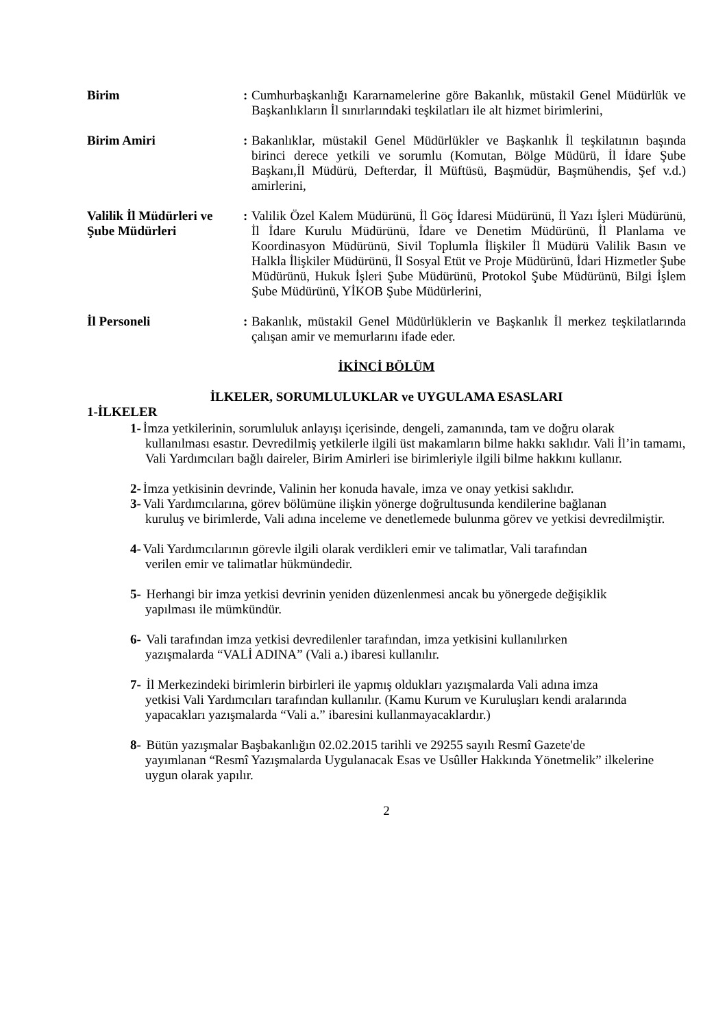Birim :
Cumhurbaşkanlığı Kararnamelerine göre Bakanlık, müstakil Genel Müdürlük ve Başkanlıkların İl sınırlarındaki teşkilatları ile alt hizmet birimlerini,
Birim Amiri :
Bakanlıklar, müstakil Genel Müdürlükler ve Başkanlık İl teşkilatının başında birinci derece yetkili ve sorumlu (Komutan, Bölge Müdürü, İl İdare Şube Başkanı,İl Müdürü, Defterdar, İl Müftüsü, Başmüdür, Başmühendis, Şef v.d.) amirlerini,
Valilik İl Müdürleri ve Şube Müdürleri
:
Valilik Özel Kalem Müdürünü, İl Göç İdaresi Müdürünü, İl Yazı İşleri Müdürünü, İl İdare Kurulu Müdürünü, İdare ve Denetim Müdürünü, İl Planlama ve Koordinasyon Müdürünü, Sivil Toplumla İlişkiler İl Müdürü Valilik Basın ve Halkla İlişkiler Müdürünü, İl Sosyal Etüt ve Proje Müdürünü, İdari Hizmetler Şube Müdürünü, Hukuk İşleri Şube Müdürünü, Protokol Şube Müdürünü, Bilgi İşlem Şube Müdürünü, YİKOB Şube Müdürlerini,
İl Personeli :
Bakanlık, müstakil Genel Müdürlüklerin ve Başkanlık İl merkez teşkilatlarında çalışan amir ve memurlarını ifade eder.
İKİNCİ BÖLÜM
İLKELER, SORUMLULUKLAR ve UYGULAMA ESASLARI
1-İLKELER
1- İmza yetkilerinin, sorumluluk anlayışı içerisinde, dengeli, zamanında, tam ve doğru olarak
kullanılması esastır. Devredilmiş yetkilerle ilgili üst makamların bilme hakkı saklıdır. Vali İl’in tamamı, Vali Yardımcıları bağlı daireler, Birim Amirleri ise birimleriyle ilgili bilme hakkını kullanır.
2- İmza yetkisinin devrinde, Valinin her konuda havale, imza ve onay yetkisi saklıdır.
3- Vali Yardımcılarına, görev bölümüne ilişkin yönerge doğrultusunda kendilerine bağlanan
kuruluş ve birimlerde, Vali adına inceleme ve denetlemede bulunma görev ve yetkisi devredilmiştir.
4- Vali Yardımcılarının görevle ilgili olarak verdikleri emir ve talimatlar, Vali tarafından
verilen emir ve talimatlar hükmündedir.
5- Herhangi bir imza yetkisi devrinin yeniden düzenlenmesi ancak bu yönergede değişiklik
yapılması ile mümkündür.
6- Vali tarafından imza yetkisi devredilenler tarafından, imza yetkisini kullanılırken
yazışmalarda “VALİ ADINA” (Vali a.) ibaresi kullanılır.
7- İl Merkezindeki birimlerin birbirleri ile yapmış oldukları yazışmalarda Vali adına imza
yetkisi Vali Yardımcıları tarafından kullanılır. (Kamu Kurum ve Kuruluşları kendi aralarında yapacakları yazışmalarda “Vali a.” ibaresini kullanmayacaklardır.)
8- Bütün yazışmalar Başbakanlığın 02.02.2015 tarihli ve 29255 sayılı Resmî Gazete'de
yayımlanan “Resmî Yazışmalarda Uygulanacak Esas ve Usûller Hakkında Yönetmelik” ilkelerine uygun olarak yapılır.
2